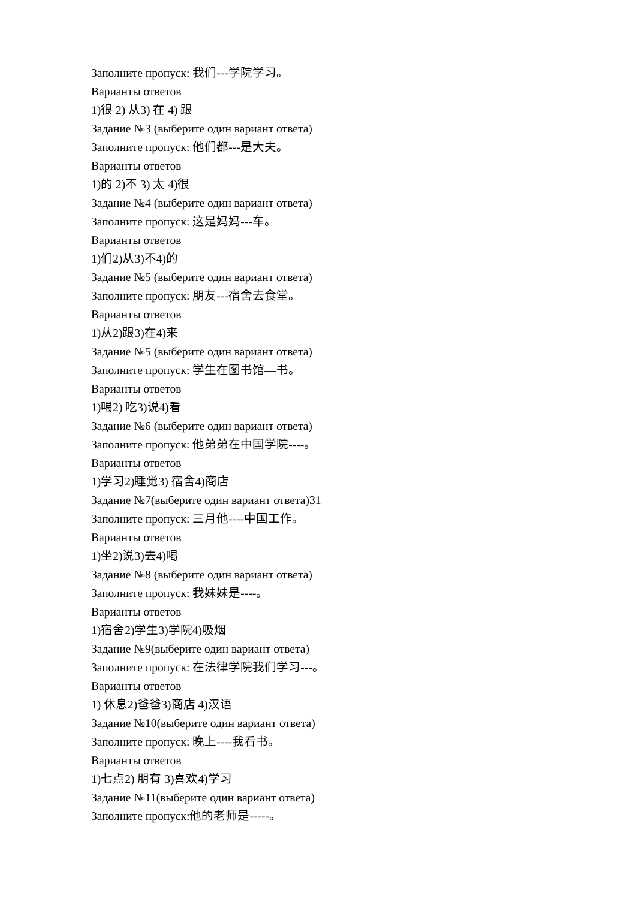Заполните пропуск: 我们---学院学习。
Варианты ответов
1)很 2) 从3) 在 4) 跟
Задание №3 (выберите один вариант ответа)
Заполните пропуск: 他们都---是大夫。
Варианты ответов
1)的 2)不 3) 太 4)很
Задание №4 (выберите один вариант ответа)
Заполните пропуск: 这是妈妈---车。
Варианты ответов
1)们2)从3)不4)的
Задание №5 (выберите один вариант ответа)
Заполните пропуск: 朋友---宿舍去食堂。
Варианты ответов
1)从2)跟3)在4)来
Задание №5 (выберите один вариант ответа)
Заполните пропуск: 学生在图书馆—书。
Варианты ответов
1)喝2) 吃3)说4)看
Задание №6 (выберите один вариант ответа)
Заполните пропуск: 他弟弟在中国学院----。
Варианты ответов
1)学习2)睡觉3) 宿舍4)商店
Задание №7(выберите один вариант ответа)31
Заполните пропуск: 三月他----中国工作。
Варианты ответов
1)坐2)说3)去4)喝
Задание №8 (выберите один вариант ответа)
Заполните пропуск: 我妹妹是----。
Варианты ответов
1)宿舍2)学生3)学院4)吸烟
Задание №9(выберите один вариант ответа)
Заполните пропуск: 在法律学院我们学习---。
Варианты ответов
1) 休息2)爸爸3)商店 4)汉语
Задание №10(выберите один вариант ответа)
Заполните пропуск: 晚上----我看书。
Варианты ответов
1)七点2) 朋有 3)喜欢4)学习
Задание №11(выберите один вариант ответа)
Заполните пропуск:他的老师是-----。